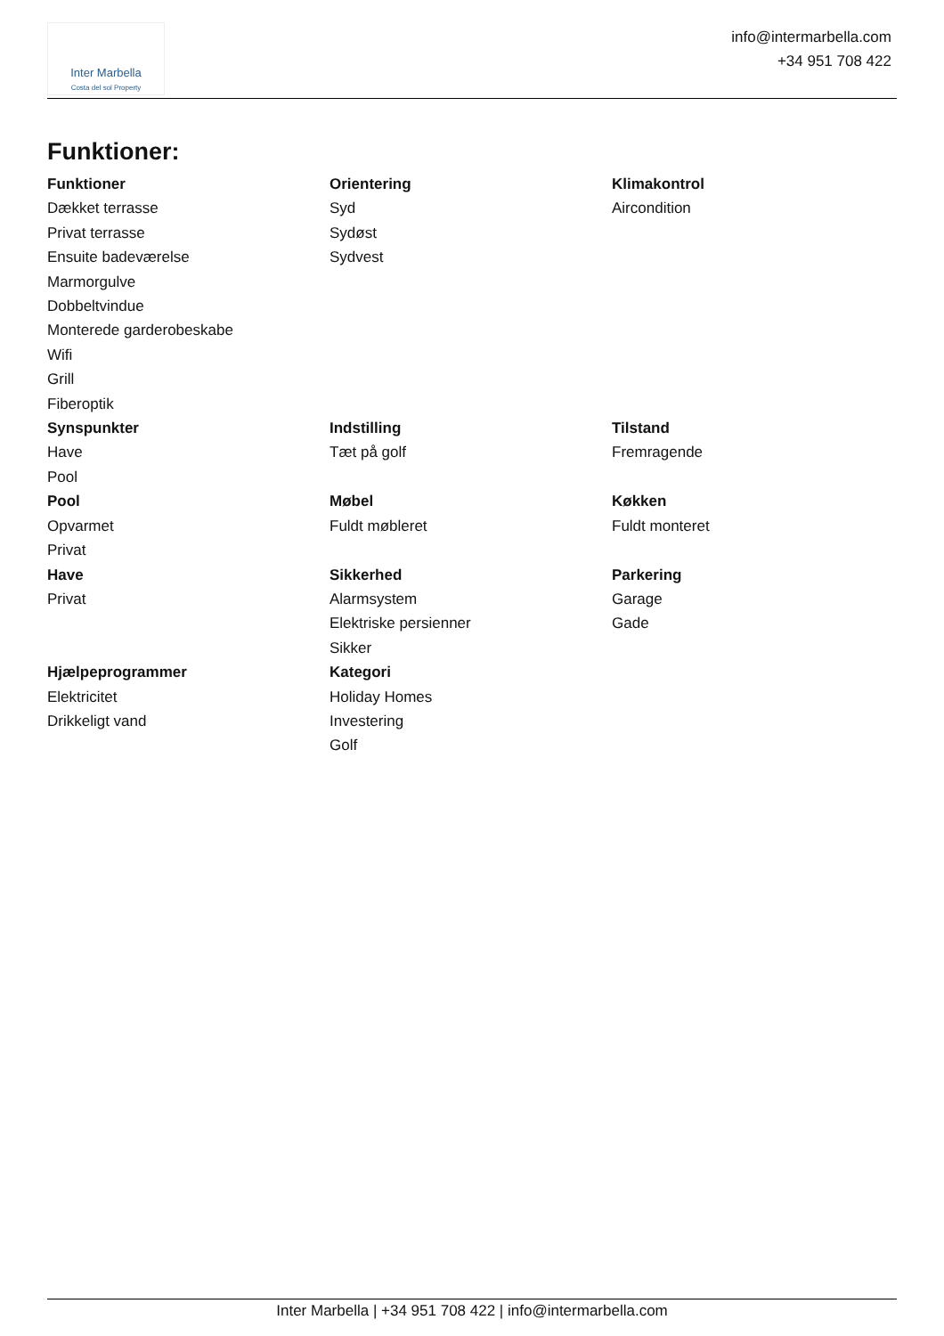Inter Marbella
Costa del sol Property
info@intermarbella.com
+34 951 708 422
Funktioner:
Funktioner
Dækket terrasse
Privat terrasse
Ensuite badeværelse
Marmorgulve
Dobbeltvindue
Monterede garderobeskabe
Wifi
Grill
Fiberoptik
Orientering
Syd
Sydøst
Sydvest
Klimakontrol
Aircondition
Synspunkter
Have
Pool
Indstilling
Tæt på golf
Tilstand
Fremragende
Pool
Opvarmet
Privat
Møbel
Fuldt møbleret
Køkken
Fuldt monteret
Have
Privat
Sikkerhed
Alarmsystem
Elektriske persienner
Sikker
Parkering
Garage
Gade
Hjælpeprogrammer
Elektricitet
Drikkeligt vand
Kategori
Holiday Homes
Investering
Golf
Inter Marbella | +34 951 708 422 | info@intermarbella.com